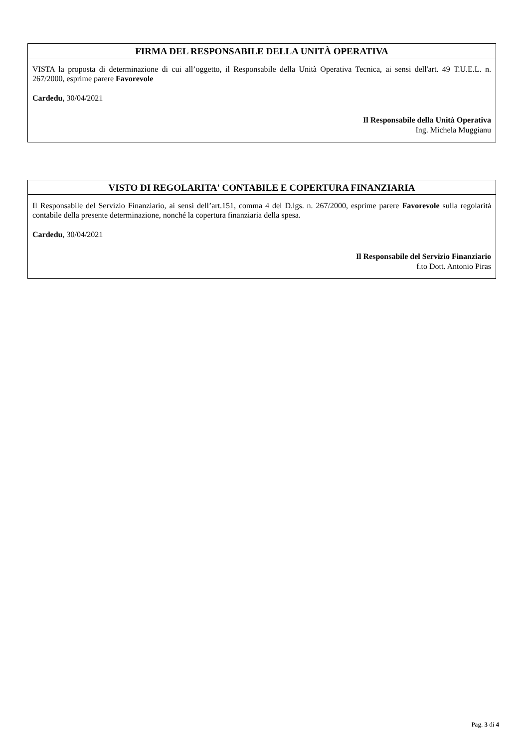FIRMA DEL RESPONSABILE DELLA UNITÀ OPERATIVA
VISTA la proposta di determinazione di cui all’oggetto, il Responsabile della Unità Operativa Tecnica, ai sensi dell'art. 49 T.U.E.L. n. 267/2000, esprime parere Favorevole
Cardedu, 30/04/2021
Il Responsabile della Unità Operativa
Ing. Michela Muggianu
VISTO DI REGOLARITA' CONTABILE E COPERTURA FINANZIARIA
Il Responsabile del Servizio Finanziario, ai sensi dell’art.151, comma 4 del D.lgs. n. 267/2000, esprime parere Favorevole sulla regolarità contabile della presente determinazione, nonché la copertura finanziaria della spesa.
Cardedu, 30/04/2021
Il Responsabile del Servizio Finanziario
f.to Dott. Antonio Piras
Pag. 3 di 4